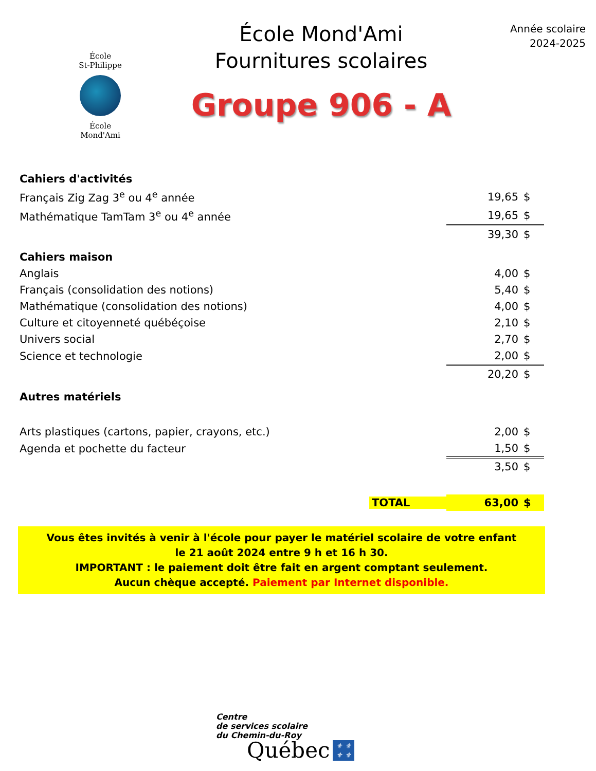École
St-Philippe
École
Mond'Ami
École Mond'Ami
Fournitures scolaires
Groupe 906 - A
Année scolaire
2024-2025
| Cahiers d'activités | | |
| Français Zig Zag 3<sup>e</sup> ou 4<sup>e</sup> année | 19,65 | $ |
| Mathématique TamTam 3<sup>e</sup> ou 4<sup>e</sup> année | 19,65 | $ |
| | 39,30 | $ |
| Cahiers maison | | |
| Anglais | 4,00 | $ |
| Français (consolidation des notions) | 5,40 | $ |
| Mathématique (consolidation des notions) | 4,00 | $ |
| Culture et citoyenneté québéçoise | 2,10 | $ |
| Univers social | 2,70 | $ |
| Science et technologie | 2,00 | $ |
| | 20,20 | $ |
| Autres matériels | | |
| Arts plastiques (cartons, papier, crayons, etc.) | 2,00 | $ |
| Agenda et pochette du facteur | 1,50 | $ |
| | 3,50 | $ |
| TOTAL | 63,00 | $ |
Vous êtes invités à venir à l'école pour payer le matériel scolaire de votre enfant
le 21 août 2024 entre 9 h et 16 h 30.
IMPORTANT : le paiement doit être fait en argent comptant seulement.
Aucun chèque accepté. Paiement par Internet disponible.
Centre
de services scolaire
du Chemin-du-Roy
Québec ⚜ ⚜
⚜ ⚜